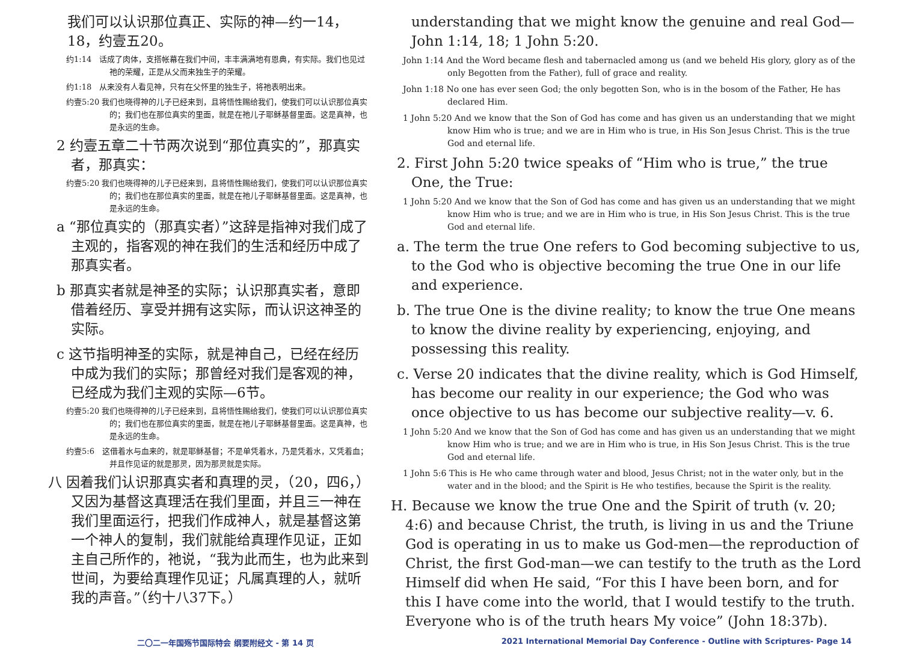我们可以认识那位真正、实际的神—约一14，18，约壹五20。
约1:14　话成了肉体，支搭帐幕在我们中间，丰丰满满地有恩典，有实际。我们也见过祂的荣耀，正是从父而来独生子的荣耀。
约1:18　从来没有人看见神，只有在父怀里的独生子，将祂表明出来。
约壹5:20 我们也晓得神的儿子已经来到，且将悟性赐给我们，使我们可以认识那位真实的；我们也在那位真实的里面，就是在祂儿子耶稣基督里面。这是真神，也是永远的生命。
2 约壹五章二十节两次说到“那位真实的”，那真实者，那真实：
约壹5:20 我们也晓得神的儿子已经来到，且将悟性赐给我们，使我们可以认识那位真实的；我们也在那位真实的里面，就是在祂儿子耶稣基督里面。这是真神，也是永远的生命。
a “那位真实的（那真实者）”这辞是指神对我们成了主观的，指客观的神在我们的生活和经历中成了那真实者。
b 那真实者就是神圣的实际；认识那真实者，意即借着经历、享受并拥有这实际，而认识这神圣的实际。
c 这节指明神圣的实际，就是神自己，已经在经历中成为我们的实际；那曾经对我们是客观的神，已经成为我们主观的实际—6节。
约壹5:20 我们也晓得神的儿子已经来到，且将悟性赐给我们，使我们可以认识那位真实的；我们也在那位真实的里面，就是在祂儿子耶稣基督里面。这是真神，也是永远的生命。
约壹5:6　这借着水与血来的，就是耶稣基督；不是单凭着水，乃是凭着水，又凭着血；并且作见证的就是那灵，因为那灵就是实际。
八 因着我们认识那真实者和真理的灵，（20，四6，）又因为基督这真理活在我们里面，并且三一神在我们里面运行，把我们作成神人，就是基督这第一个神人的复制，我们就能给真理作见证，正如主自己所作的，祂说，“我为此而生，也为此来到世间，为要给真理作见证；凡属真理的人，就听我的声音。”（约十八37下。）
understanding that we might know the genuine and real God—John 1:14, 18; 1 John 5:20.
John 1:14 And the Word became flesh and tabernacled among us (and we beheld His glory, glory as of the only Begotten from the Father), full of grace and reality.
John 1:18 No one has ever seen God; the only begotten Son, who is in the bosom of the Father, He has declared Him.
1 John 5:20 And we know that the Son of God has come and has given us an understanding that we might know Him who is true; and we are in Him who is true, in His Son Jesus Christ. This is the true God and eternal life.
2. First John 5:20 twice speaks of “Him who is true,” the true One, the True:
1 John 5:20 And we know that the Son of God has come and has given us an understanding that we might know Him who is true; and we are in Him who is true, in His Son Jesus Christ. This is the true God and eternal life.
a. The term the true One refers to God becoming subjective to us, to the God who is objective becoming the true One in our life and experience.
b. The true One is the divine reality; to know the true One means to know the divine reality by experiencing, enjoying, and possessing this reality.
c. Verse 20 indicates that the divine reality, which is God Himself, has become our reality in our experience; the God who was once objective to us has become our subjective reality—v. 6.
1 John 5:20 And we know that the Son of God has come and has given us an understanding that we might know Him who is true; and we are in Him who is true, in His Son Jesus Christ. This is the true God and eternal life.
1 John 5:6 This is He who came through water and blood, Jesus Christ; not in the water only, but in the water and in the blood; and the Spirit is He who testifies, because the Spirit is the reality.
H. Because we know the true One and the Spirit of truth (v. 20; 4:6) and because Christ, the truth, is living in us and the Triune God is operating in us to make us God-men—the reproduction of Christ, the first God-man—we can testify to the truth as the Lord Himself did when He said, “For this I have been born, and for this I have come into the world, that I would testify to the truth. Everyone who is of the truth hears My voice” (John 18:37b).
二〇二一年国殇节国际特会 纲要附经文 - 第 14 页 2021 International Memorial Day Conference - Outline with Scriptures- Page 14